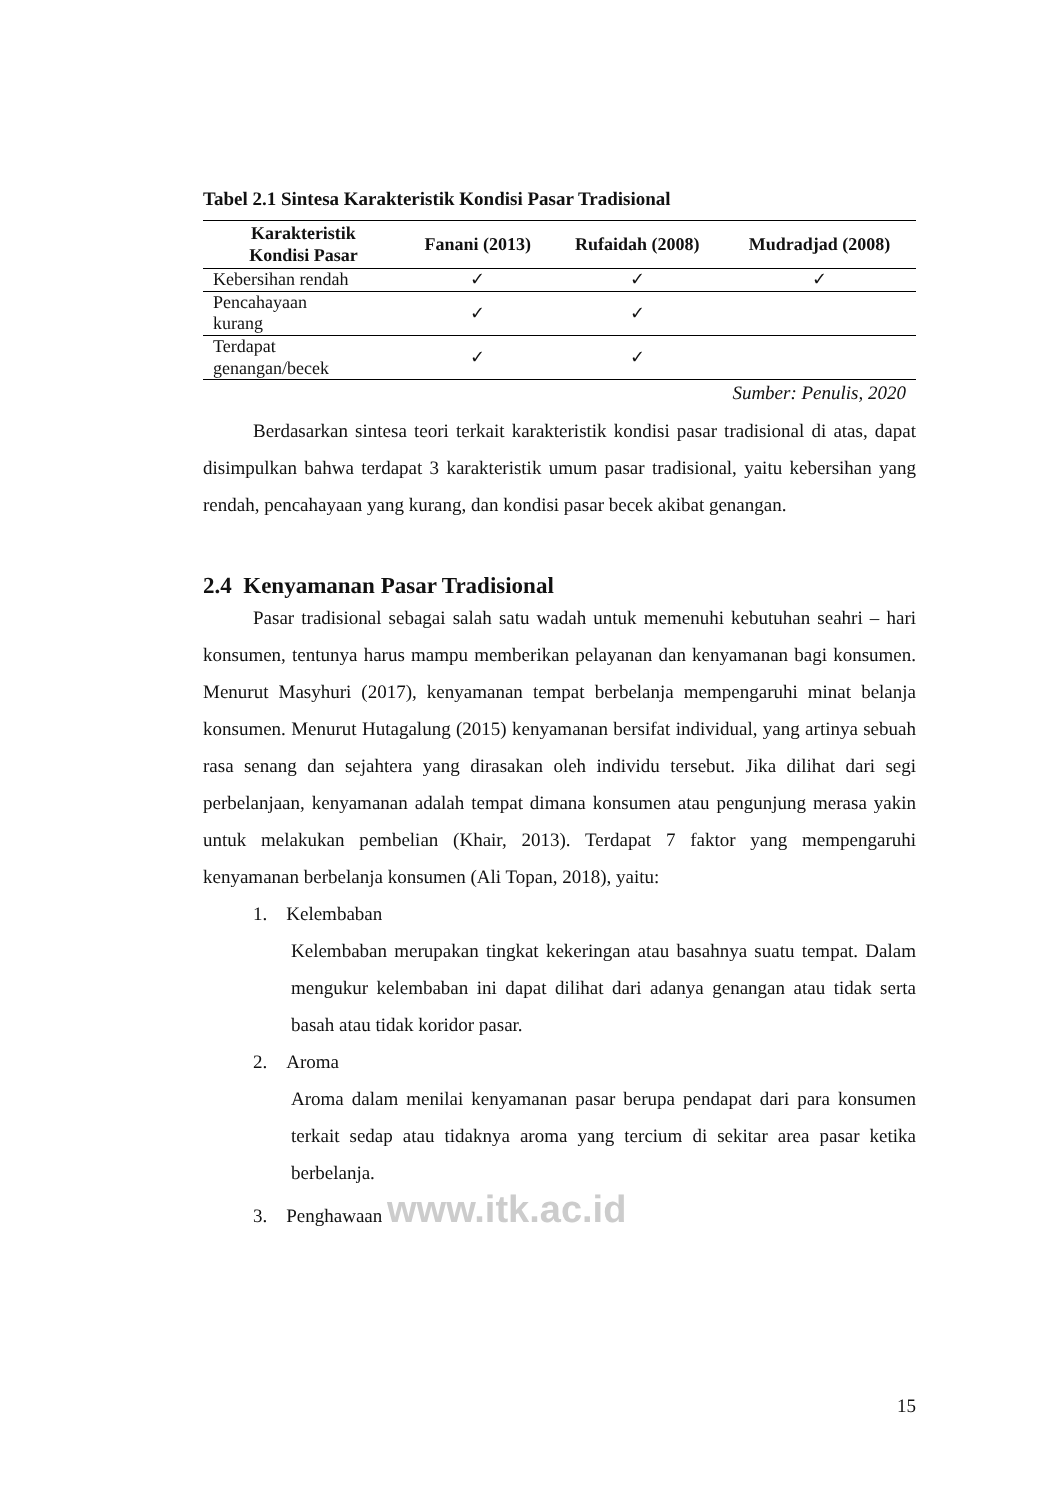Tabel 2.1 Sintesa Karakteristik Kondisi Pasar Tradisional
| Karakteristik Kondisi Pasar | Fanani (2013) | Rufaidah (2008) | Mudradjad (2008) |
| --- | --- | --- | --- |
| Kebersihan rendah | ✓ | ✓ | ✓ |
| Pencahayaan kurang | ✓ | ✓ | |
| Terdapat genangan/becek | ✓ | ✓ | |
Sumber: Penulis, 2020
Berdasarkan sintesa teori terkait karakteristik kondisi pasar tradisional di atas, dapat disimpulkan bahwa terdapat 3 karakteristik umum pasar tradisional, yaitu kebersihan yang rendah, pencahayaan yang kurang, dan kondisi pasar becek akibat genangan.
2.4 Kenyamanan Pasar Tradisional
Pasar tradisional sebagai salah satu wadah untuk memenuhi kebutuhan seahri – hari konsumen, tentunya harus mampu memberikan pelayanan dan kenyamanan bagi konsumen. Menurut Masyhuri (2017), kenyamanan tempat berbelanja mempengaruhi minat belanja konsumen. Menurut Hutagalung (2015) kenyamanan bersifat individual, yang artinya sebuah rasa senang dan sejahtera yang dirasakan oleh individu tersebut. Jika dilihat dari segi perbelanjaan, kenyamanan adalah tempat dimana konsumen atau pengunjung merasa yakin untuk melakukan pembelian (Khair, 2013). Terdapat 7 faktor yang mempengaruhi kenyamanan berbelanja konsumen (Ali Topan, 2018), yaitu:
1. Kelembaban
Kelembaban merupakan tingkat kekeringan atau basahnya suatu tempat. Dalam mengukur kelembaban ini dapat dilihat dari adanya genangan atau tidak serta basah atau tidak koridor pasar.
2. Aroma
Aroma dalam menilai kenyamanan pasar berupa pendapat dari para konsumen terkait sedap atau tidaknya aroma yang tercium di sekitar area pasar ketika berbelanja.
3. Penghawaan www.itk.ac.id
15